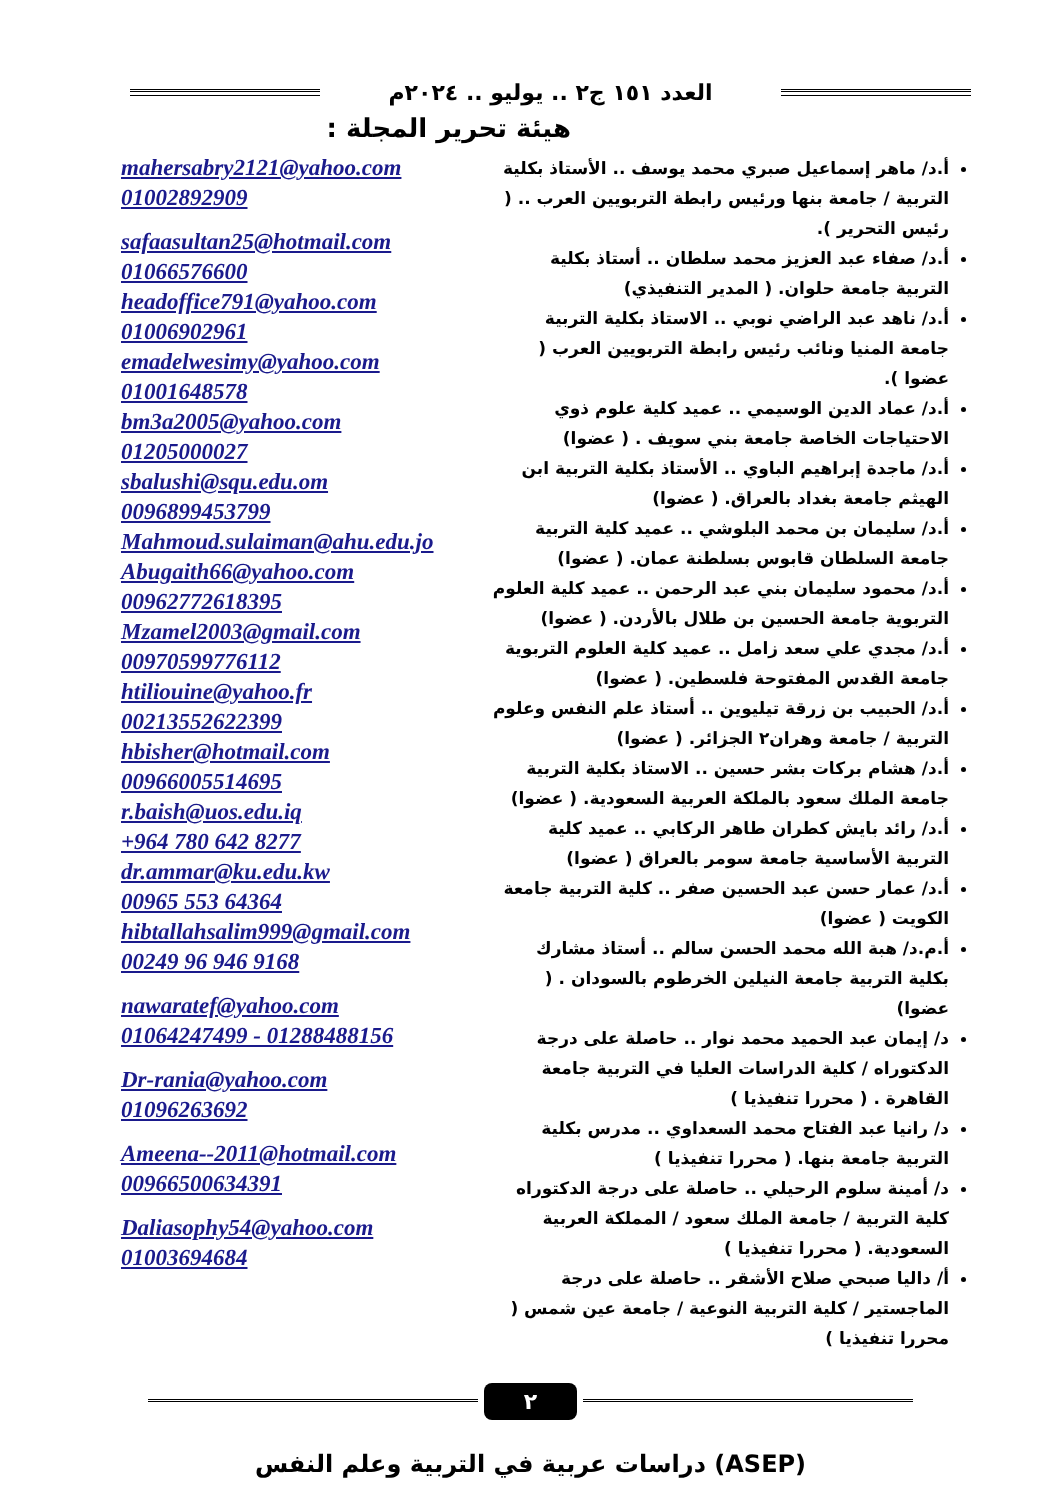العدد ١٥١ ج٢ .. يوليو .. ٢٠٢٤م
هيئة تحرير المجلة :
أ.د/ ماهر إسماعيل صبري محمد يوسف .. الأستاذ بكلية التربية / جامعة بنها ورئيس رابطة التربويين العرب .. ( رئيس التحرير ).
أ.د/ صفاء عبد العزيز محمد سلطان .. أستاذ بكلية التربية جامعة حلوان. ( المدير التنفيذي)
أ.د/ ناهد عبد الراضي نوبي .. الاستاذ بكلية التربية جامعة المنيا ونائب رئيس رابطة التربويين العرب ( عضوا ).
أ.د/ عماد الدين الوسيمي .. عميد كلية علوم ذوي الاحتياجات الخاصة جامعة بني سويف . ( عضوا)
أ.د/ ماجدة إبراهيم الباوي .. الأستاذ بكلية التربية ابن الهيثم جامعة بغداد بالعراق. ( عضوا)
أ.د/ سليمان بن محمد البلوشي .. عميد كلية التربية جامعة السلطان قابوس بسلطنة عمان. ( عضوا)
أ.د/ محمود سليمان بني عبد الرحمن .. عميد كلية العلوم التربوية جامعة الحسين بن طلال بالأردن. ( عضوا)
أ.د/ مجدي علي سعد زامل .. عميد كلية العلوم التربوية جامعة القدس المفتوحة فلسطين. ( عضوا)
أ.د/ الحبيب بن زرقة تيليوين .. أستاذ علم النفس وعلوم التربية / جامعة وهران٢ الجزائر. ( عضوا)
أ.د/ هشام بركات بشر حسين .. الاستاذ بكلية التربية جامعة الملك سعود بالملكة العربية السعودية. ( عضوا)
أ.د/ رائد بايش كطران طاهر الركابي .. عميد كلية التربية الأساسية جامعة سومر بالعراق ( عضوا)
أ.د/ عمار حسن عبد الحسين صفر .. كلية التربية جامعة الكويت ( عضوا)
أ.م.د/ هبة الله محمد الحسن سالم .. أستاذ مشارك بكلية التربية جامعة النيلين الخرطوم بالسودان . ( عضوا)
د/ إيمان عبد الحميد محمد نوار .. حاصلة على درجة الدكتوراه / كلية الدراسات العليا في التربية جامعة القاهرة . ( محررا تنفيذيا )
د/ رانيا عبد الفتاح محمد السعداوي .. مدرس بكلية التربية جامعة بنها. ( محررا تنفيذيا )
د/ أمينة سلوم الرحيلي .. حاصلة على درجة الدكتوراه كلية التربية / جامعة الملك سعود / المملكة العربية السعودية. ( محررا تنفيذيا )
أ/ داليا صبحي صلاح الأشقر .. حاصلة على درجة الماجستير / كلية التربية النوعية / جامعة عين شمس ( محررا تنفيذيا )
mahersabry2121@yahoo.com
01002892909
safaasultan25@hotmail.com
01066576600
headoffice791@yahoo.com
01006902961
emadelwesimy@yahoo.com
01001648578
bm3a2005@yahoo.com
01205000027
sbalushi@squ.edu.om
0096899453799
Mahmoud.sulaiman@ahu.edu.jo
Abugaith66@yahoo.com
00962772618395
Mzamel2003@gmail.com
00970599776112
htiliouine@yahoo.fr
00213552622399
hbisher@hotmail.com
00966005514695
r.baish@uos.edu.iq
+964 780 642 8277
dr.ammar@ku.edu.kw
00965 553 64364
hibtallahsalim999@gmail.com
00249 96 946 9168
nawaratef@yahoo.com
01064247499 - 01288488156
Dr-rania@yahoo.com
01096263692
Ameena--2011@hotmail.com
00966500634391
Daliasophy54@yahoo.com
01003694684
٢
دراسات عربية في التربية وعلم النفس (ASEP)